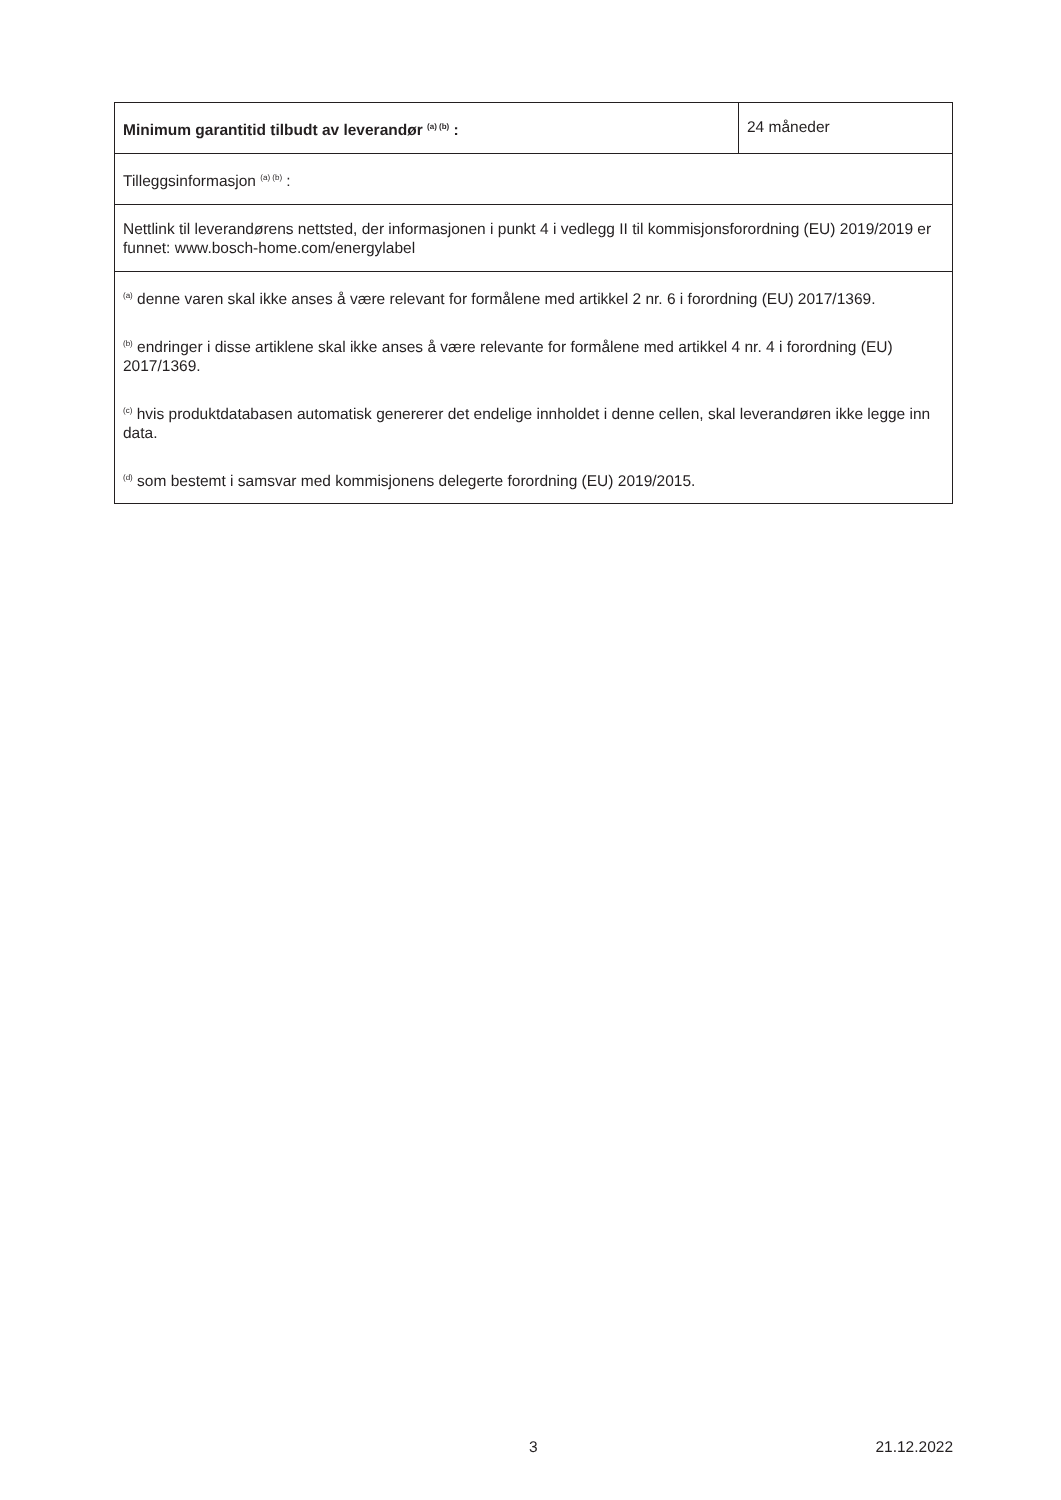| Minimum garantitid tilbudt av leverandør <sup>(a) (b)</sup> : | 24 måneder |
| Tilleggsinformasjon <sup>(a) (b)</sup> : | |
| Nettlink til leverandørens nettsted, der informasjonen i punkt 4 i vedlegg II til kommisjonsforordning (EU) 2019/2019 er funnet: www.bosch-home.com/energylabel | |
| <sup>(a)</sup> denne varen skal ikke anses å være relevant for formålene med artikkel 2 nr. 6 i forordning (EU) 2017/1369. <sup>(b)</sup> endringer i disse artiklene skal ikke anses å være relevante for formålene med artikkel 4 nr. 4 i forordning (EU) 2017/1369. <sup>(c)</sup> hvis produktdatabasen automatisk genererer det endelige innholdet i denne cellen, skal leverandøren ikke legge inn data. <sup>(d)</sup> som bestemt i samsvar med kommisjonens delegerte forordning (EU) 2019/2015. | |
3 21.12.2022